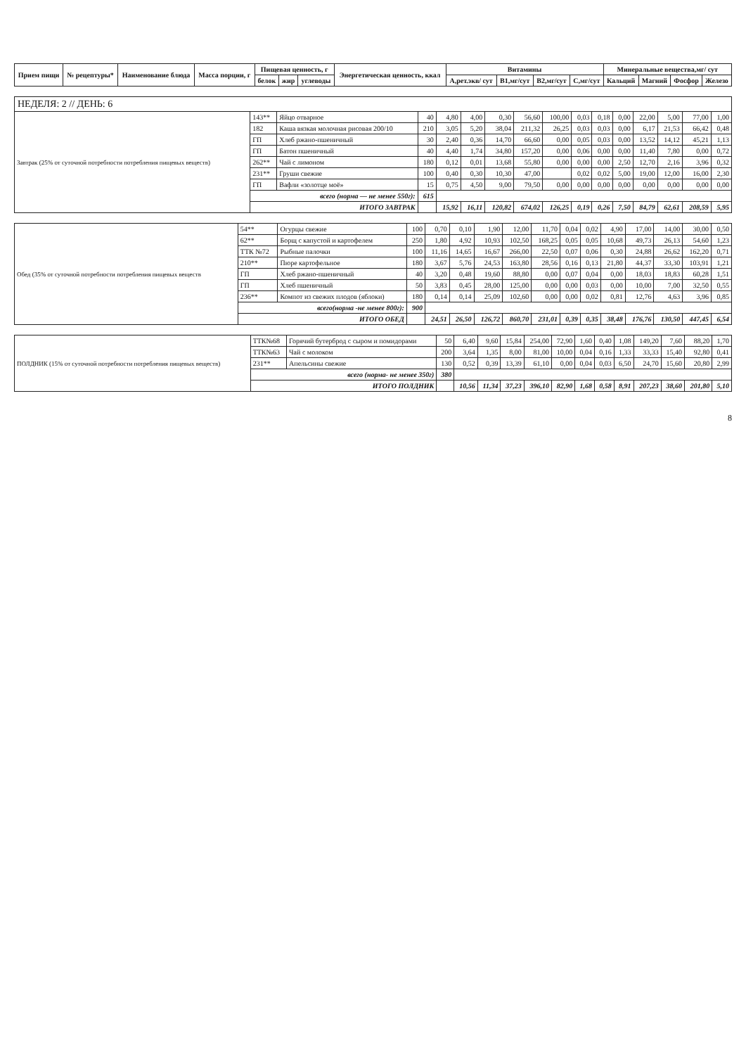| Прием пищи | № рецептуры* | Наименование блюда | Масса порции, г | Пищевая ценность, г | | | Энергетическая ценность, ккал | Витамины | | | | Минеральные вещества,мг/ сут | | | |
| --- | --- | --- | --- | --- | --- | --- | --- | --- | --- | --- | --- | --- | --- | --- | --- |
| | | | | белок | жир | углеводы | | А,рет.экв/ сут | В1,мг/сут | В2,мг/сут | С,мг/сут | Кальций | Магний | Фосфор | Железо |
НЕДЕЛЯ: 2 // ДЕНЬ: 6
| Завтрак (25% от суточной потребности потребления пищевых веществ) | 143** | Яйцо отварное | 40 | 4,80 | 4,00 | 0,30 | 56,60 | 100,00 | 0,03 | 0,18 | 0,00 | 22,00 | 5,00 | 77,00 | 1,00 |
| | 182 | Каша вязкая молочная рисовая 200/10 | 210 | 3,05 | 5,20 | 38,04 | 211,32 | 26,25 | 0,03 | 0,03 | 0,00 | 6,17 | 21,53 | 66,42 | 0,48 |
| | ГП | Хлеб ржано-пшеничный | 30 | 2,40 | 0,36 | 14,70 | 66,60 | 0,00 | 0,05 | 0,03 | 0,00 | 13,52 | 14,12 | 45,21 | 1,13 |
| | ГП | Батон пшеничный | 40 | 4,40 | 1,74 | 34,80 | 157,20 | 0,00 | 0,06 | 0,00 | 0,00 | 11,40 | 7,80 | 0,00 | 0,72 |
| | 262** | Чай с лимоном | 180 | 0,12 | 0,01 | 13,68 | 55,80 | 0,00 | 0,00 | 0,00 | 2,50 | 12,70 | 2,16 | 3,96 | 0,32 |
| | 231** | Груши свежие | 100 | 0,40 | 0,30 | 10,30 | 47,00 | | 0,02 | 0,02 | 5,00 | 19,00 | 12,00 | 16,00 | 2,30 |
| | ГП | Вафли «золотце моё» | 15 | 0,75 | 4,50 | 9,00 | 79,50 | 0,00 | 0,00 | 0,00 | 0,00 | 0,00 | 0,00 | 0,00 | 0,00 |
| | всего (норма — не менее 550г): | | 615 | | | | | | | | | | | | |
| | ИТОГО ЗАВТРАК | | | 15,92 | 16,11 | 120,82 | 674,02 | 126,25 | 0,19 | 0,26 | 7,50 | 84,79 | 62,61 | 208,59 | 5,95 |
| Обед (35% от суточной потребности потребления пищевых веществ | 54** | Огурцы свежие | 100 | 0,70 | 0,10 | 1,90 | 12,00 | 11,70 | 0,04 | 0,02 | 4,90 | 17,00 | 14,00 | 30,00 | 0,50 |
| | 62** | Борщ с капустой и картофелем | 250 | 1,80 | 4,92 | 10,93 | 102,50 | 168,25 | 0,05 | 0,05 | 10,68 | 49,73 | 26,13 | 54,60 | 1,23 |
| | ТТК №72 | Рыбные палочки | 100 | 11,16 | 14,65 | 16,67 | 266,00 | 22,50 | 0,07 | 0,06 | 0,30 | 24,88 | 26,62 | 162,20 | 0,71 |
| | 210** | Пюре картофельное | 180 | 3,67 | 5,76 | 24,53 | 163,80 | 28,56 | 0,16 | 0,13 | 21,80 | 44,37 | 33,30 | 103,91 | 1,21 |
| | ГП | Хлеб ржано-пшеничный | 40 | 3,20 | 0,48 | 19,60 | 88,80 | 0,00 | 0,07 | 0,04 | 0,00 | 18,03 | 18,83 | 60,28 | 1,51 |
| | ГП | Хлеб пшеничный | 50 | 3,83 | 0,45 | 28,00 | 125,00 | 0,00 | 0,00 | 0,03 | 0,00 | 10,00 | 7,00 | 32,50 | 0,55 |
| | 236** | Компот из свежих плодов (яблоки) | 180 | 0,14 | 0,14 | 25,09 | 102,60 | 0,00 | 0,00 | 0,02 | 0,81 | 12,76 | 4,63 | 3,96 | 0,85 |
| | всего(норма -не менее 800г): | | 900 | | | | | | | | | | | | |
| | ИТОГО ОБЕД | | | 24,51 | 26,50 | 126,72 | 860,70 | 231,01 | 0,39 | 0,35 | 38,48 | 176,76 | 130,50 | 447,45 | 6,54 |
| ПОЛДНИК (15% от суточной потребности потребления пищевых веществ) | ТТК№68 | Горячий бутерброд с сыром и помидорами | 50 | 6,40 | 9,60 | 15,84 | 254,00 | 72,90 | 1,60 | 0,40 | 1,08 | 149,20 | 7,60 | 88,20 | 1,70 |
| | ТТК№63 | Чай с молоком | 200 | 3,64 | 1,35 | 8,00 | 81,00 | 10,00 | 0,04 | 0,16 | 1,33 | 33,33 | 15,40 | 92,80 | 0,41 |
| | 231** | Апельсины свежие | 130 | 0,52 | 0,39 | 13,39 | 61,10 | 0,00 | 0,04 | 0,03 | 6,50 | 24,70 | 15,60 | 20,80 | 2,99 |
| | всего (норма- не менее 350г) | | 380 | | | | | | | | | | | | |
| | ИТОГО ПОЛДНИК | | | 10,56 | 11,34 | 37,23 | 396,10 | 82,90 | 1,68 | 0,58 | 8,91 | 207,23 | 38,60 | 201,80 | 5,10 |
8